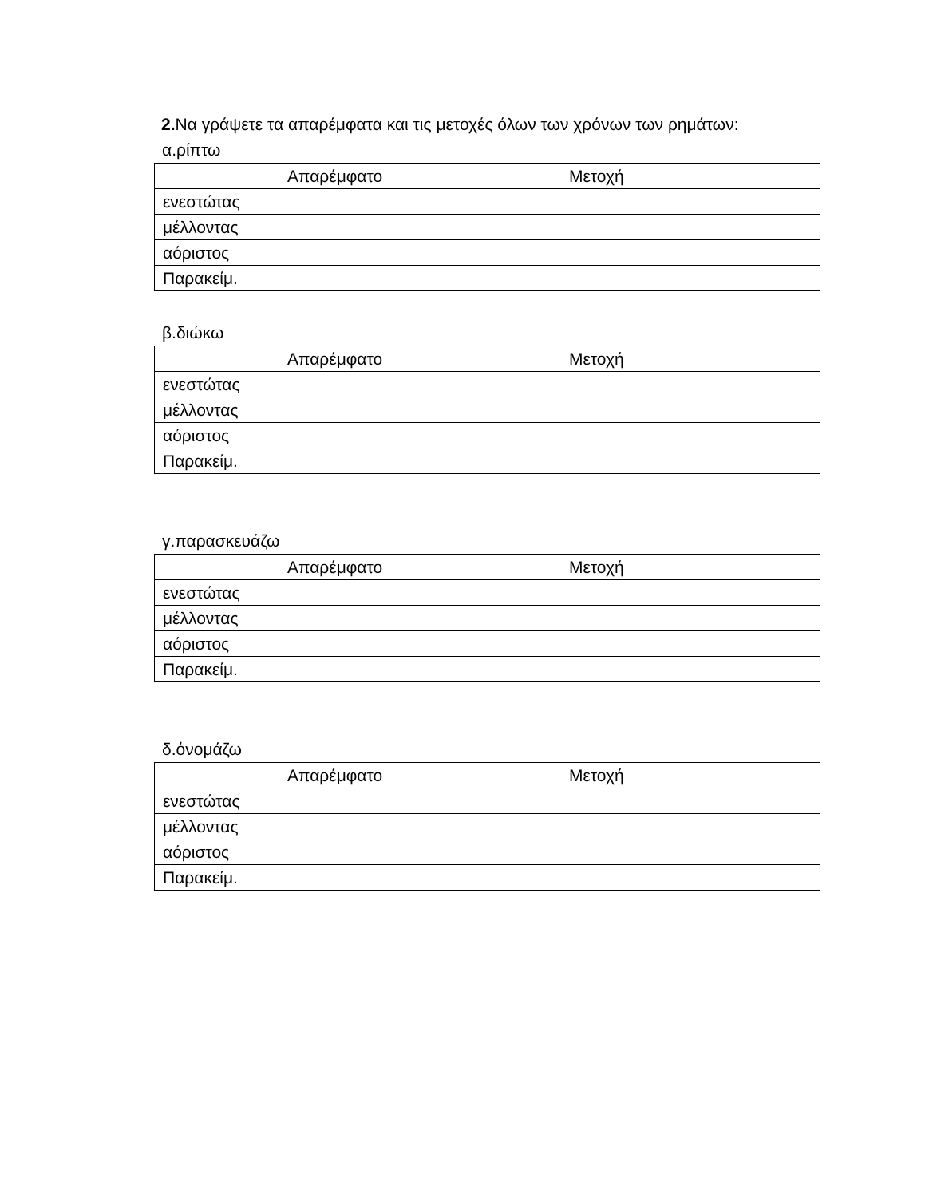2. Να γράψετε τα απαρέμφατα και τις μετοχές όλων των χρόνων των ρημάτων:
α.ρίπτω
| | Απαρέμφατο | Μετοχή |
| --- | --- | --- |
| ενεστώτας | | |
| μέλλοντας | | |
| αόριστος | | |
| Παρακείμ. | | |
β.διώκω
| | Απαρέμφατο | Μετοχή |
| --- | --- | --- |
| ενεστώτας | | |
| μέλλοντας | | |
| αόριστος | | |
| Παρακείμ. | | |
γ.παρασκευάζω
| | Απαρέμφατο | Μετοχή |
| --- | --- | --- |
| ενεστώτας | | |
| μέλλοντας | | |
| αόριστος | | |
| Παρακείμ. | | |
δ.ὀνομάζω
| | Απαρέμφατο | Μετοχή |
| --- | --- | --- |
| ενεστώτας | | |
| μέλλοντας | | |
| αόριστος | | |
| Παρακείμ. | | |